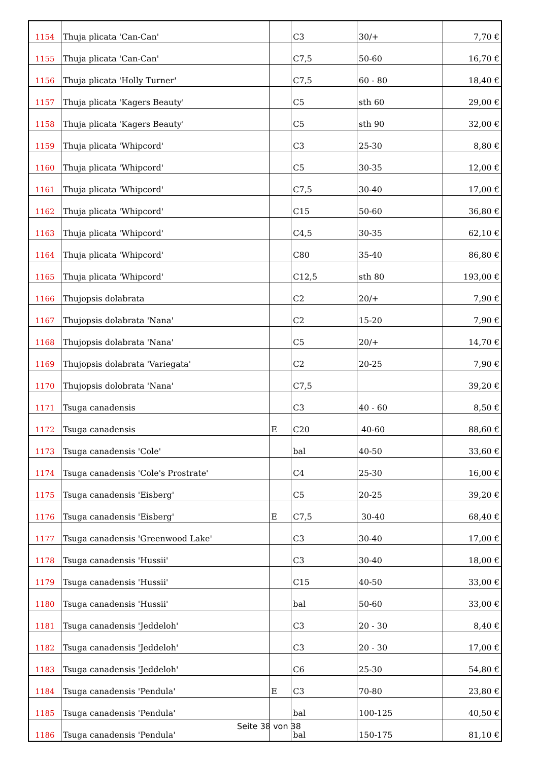| 1154 | Thuja plicata 'Can-Can' | | C3 | 30/+ | 7,70 € |
| 1155 | Thuja plicata 'Can-Can' | | C7,5 | 50-60 | 16,70 € |
| 1156 | Thuja plicata 'Holly Turner' | | C7,5 | 60 - 80 | 18,40 € |
| 1157 | Thuja plicata 'Kagers Beauty' | | C5 | sth 60 | 29,00 € |
| 1158 | Thuja plicata 'Kagers Beauty' | | C5 | sth 90 | 32,00 € |
| 1159 | Thuja plicata 'Whipcord' | | C3 | 25-30 | 8,80 € |
| 1160 | Thuja plicata 'Whipcord' | | C5 | 30-35 | 12,00 € |
| 1161 | Thuja plicata 'Whipcord' | | C7,5 | 30-40 | 17,00 € |
| 1162 | Thuja plicata 'Whipcord' | | C15 | 50-60 | 36,80 € |
| 1163 | Thuja plicata 'Whipcord' | | C4,5 | 30-35 | 62,10 € |
| 1164 | Thuja plicata 'Whipcord' | | C80 | 35-40 | 86,80 € |
| 1165 | Thuja plicata 'Whipcord' | | C12,5 | sth 80 | 193,00 € |
| 1166 | Thujopsis dolabrata | | C2 | 20/+ | 7,90 € |
| 1167 | Thujopsis dolabrata 'Nana' | | C2 | 15-20 | 7,90 € |
| 1168 | Thujopsis dolabrata 'Nana' | | C5 | 20/+ | 14,70 € |
| 1169 | Thujopsis dolabrata 'Variegata' | | C2 | 20-25 | 7,90 € |
| 1170 | Thujopsis dolobrata 'Nana' | | C7,5 | | 39,20 € |
| 1171 | Tsuga canadensis | | C3 | 40 - 60 | 8,50 € |
| 1172 | Tsuga canadensis | E | C20 | 40-60 | 88,60 € |
| 1173 | Tsuga canadensis 'Cole' | | bal | 40-50 | 33,60 € |
| 1174 | Tsuga canadensis 'Cole's Prostrate' | | C4 | 25-30 | 16,00 € |
| 1175 | Tsuga canadensis 'Eisberg' | | C5 | 20-25 | 39,20 € |
| 1176 | Tsuga canadensis 'Eisberg' | E | C7,5 | 30-40 | 68,40 € |
| 1177 | Tsuga canadensis 'Greenwood Lake' | | C3 | 30-40 | 17,00 € |
| 1178 | Tsuga canadensis 'Hussii' | | C3 | 30-40 | 18,00 € |
| 1179 | Tsuga canadensis 'Hussii' | | C15 | 40-50 | 33,00 € |
| 1180 | Tsuga canadensis 'Hussii' | | bal | 50-60 | 33,00 € |
| 1181 | Tsuga canadensis 'Jeddeloh' | | C3 | 20 - 30 | 8,40 € |
| 1182 | Tsuga canadensis 'Jeddeloh' | | C3 | 20 - 30 | 17,00 € |
| 1183 | Tsuga canadensis 'Jeddeloh' | | C6 | 25-30 | 54,80 € |
| 1184 | Tsuga canadensis 'Pendula' | E | C3 | 70-80 | 23,80 € |
| 1185 | Tsuga canadensis 'Pendula' | | bal | 100-125 | 40,50 € |
| 1186 | Tsuga canadensis 'Pendula' | | bal | 150-175 | 81,10 € |
Seite 38 von 38